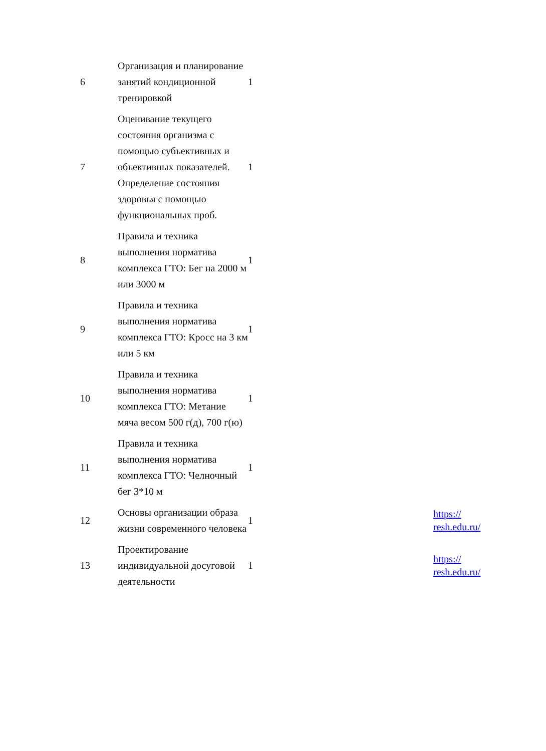| 6 | Организация и планирование занятий кондиционной тренировкой | 1 | |
| 7 | Оценивание текущего состояния организма с помощью субъективных и объективных показателей. Определение состояния здоровья с помощью функциональных проб. | 1 | |
| 8 | Правила и техника выполнения норматива комплекса ГТО: Бег на 2000 м или 3000 м | 1 | |
| 9 | Правила и техника выполнения норматива комплекса ГТО: Кросс на 3 км или 5 км | 1 | |
| 10 | Правила и техника выполнения норматива комплекса ГТО: Метание мяча весом 500 г(д), 700 г(ю) | 1 | |
| 11 | Правила и техника выполнения норматива комплекса ГТО: Челночный бег 3*10 м | 1 | |
| 12 | Основы организации образа жизни современного человека | 1 | https:// resh.edu.ru/ |
| 13 | Проектирование индивидуальной досуговой деятельности | 1 | https:// resh.edu.ru/ |